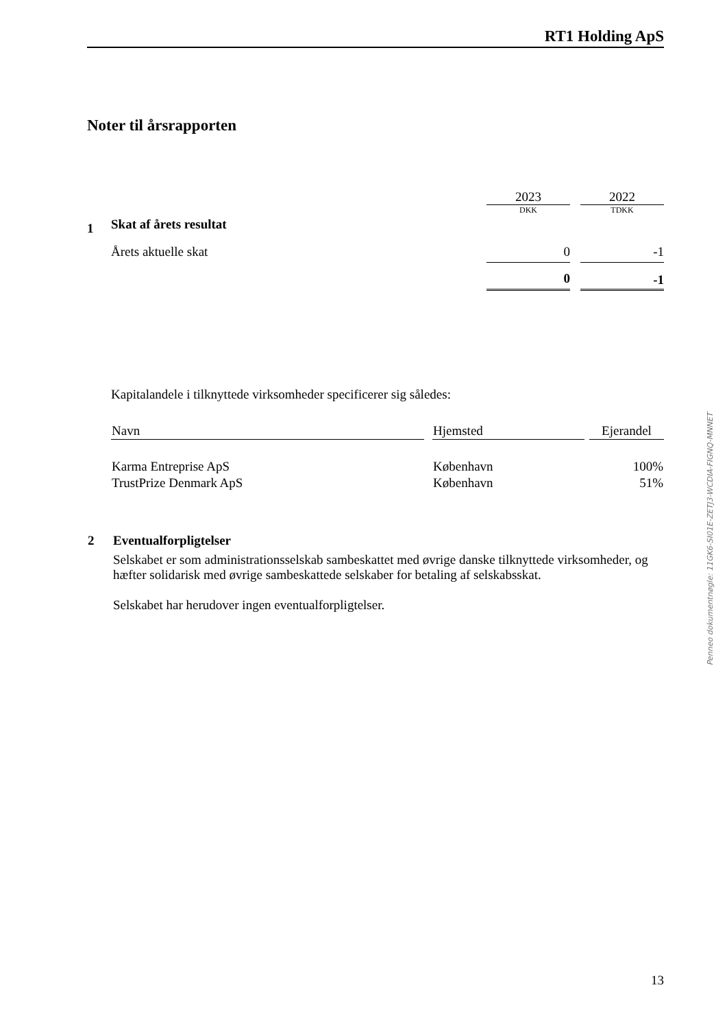RT1 Holding ApS
Noter til årsrapporten
| | | 2023 | | 2022 |
| | | DKK | | TDKK |
| 1 | Skat af årets resultat | | | |
| | Årets aktuelle skat | 0 | | -1 |
| | | 0 | | -1 |
Kapitalandele i tilknyttede virksomheder specificerer sig således:
| Navn | | Hjemsted | | Ejerandel |
| Karma Entreprise ApS | | København | | 100% |
| TrustPrize Denmark ApS | | København | | 51% |
| 2 | Eventualforpligtelser Selskabet er som administrationsselskab sambeskattet med øvrige danske tilknyttede virksomheder, og hæfter solidarisk med øvrige sambeskattede selskaber for betaling af selskabsskat. Selskabet har herudover ingen eventualforpligtelser. |
Penneo dokumentnøgle: 11GK6-SI01E-ZETJ3-WCDIA-FIGNQ-MNNET
13